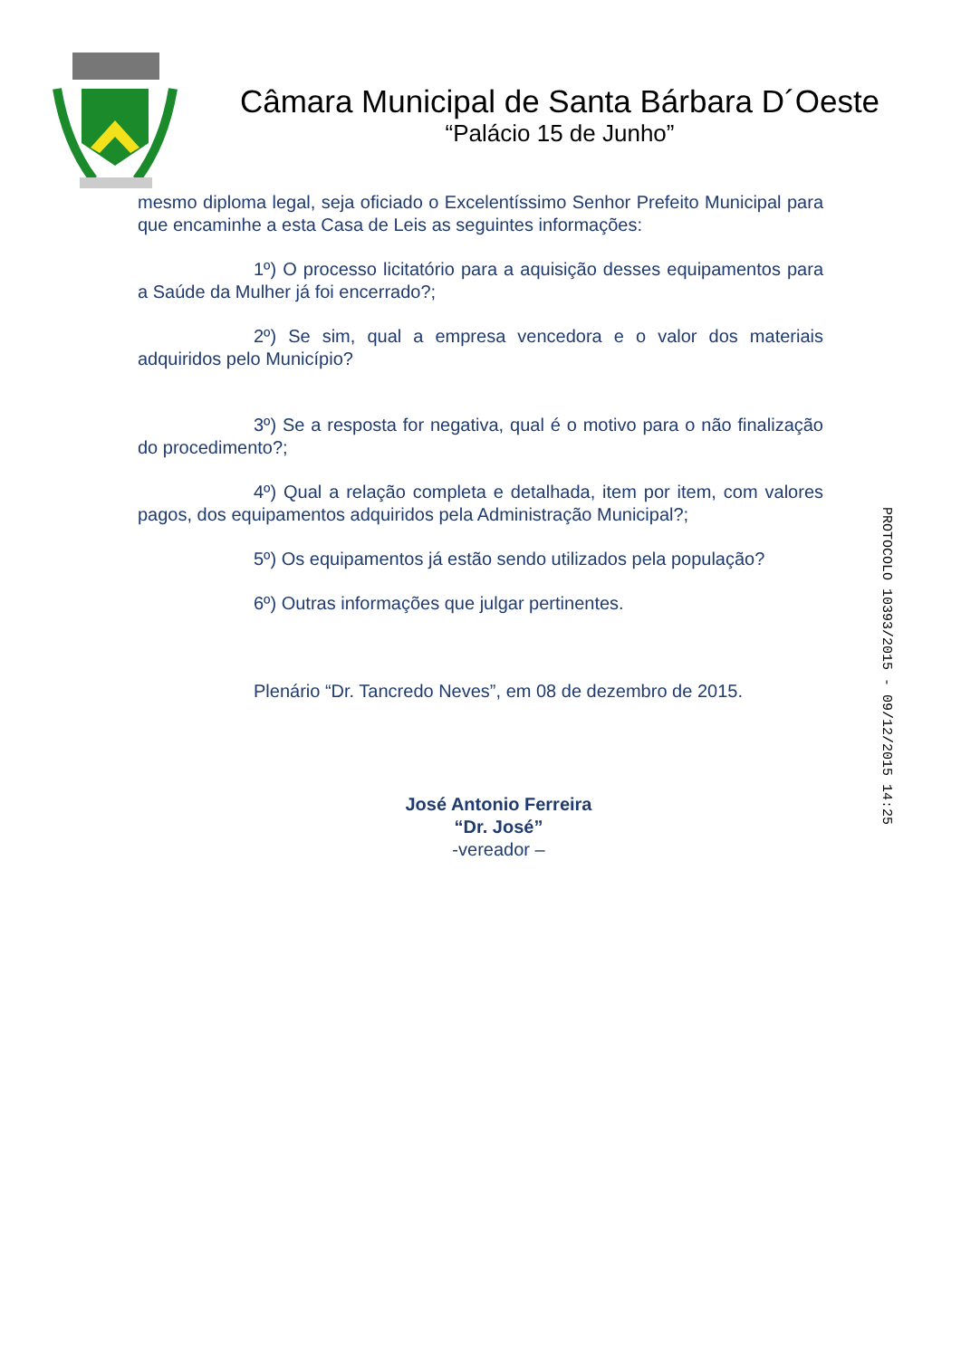Câmara Municipal de Santa Bárbara D´Oeste
“Palácio 15 de Junho”
mesmo diploma legal, seja oficiado o Excelentíssimo Senhor Prefeito Municipal para que encaminhe a esta Casa de Leis as seguintes informações:
1º) O processo licitatório para a aquisição desses equipamentos para a Saúde da Mulher já foi encerrado?;
2º) Se sim, qual a empresa vencedora e o valor dos materiais adquiridos pelo Município?
3º) Se a resposta for negativa, qual é o motivo para o não finalização do procedimento?;
4º) Qual a relação completa e detalhada, item por item, com valores pagos, dos equipamentos adquiridos pela Administração Municipal?;
5º) Os equipamentos já estão sendo utilizados pela população?
6º) Outras informações que julgar pertinentes.
Plenário “Dr. Tancredo Neves”, em 08 de dezembro de 2015.
José Antonio Ferreira
“Dr. José”
-vereador –
PROTOCOLO 10393/2015 - 09/12/2015 14:25